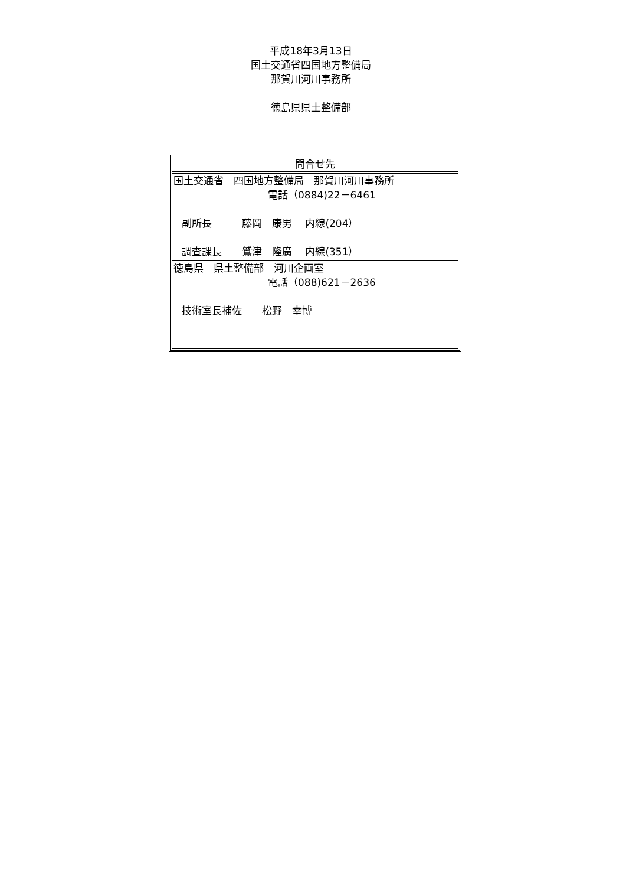平成18年3月13日
国土交通省四国地方整備局
那賀川河川事務所
徳島県県土整備部
| 問合せ先 |
| 国土交通省 四国地方整備局 那賀川河川事務所 電話（0884)22－6461 副所長 藤岡 康男 内線(204） 調査課長 鷲津 隆廣 内線(351） |
| 徳島県 県土整備部 河川企画室 電話（088)621－2636 技術室長補佐 松野 幸博 |